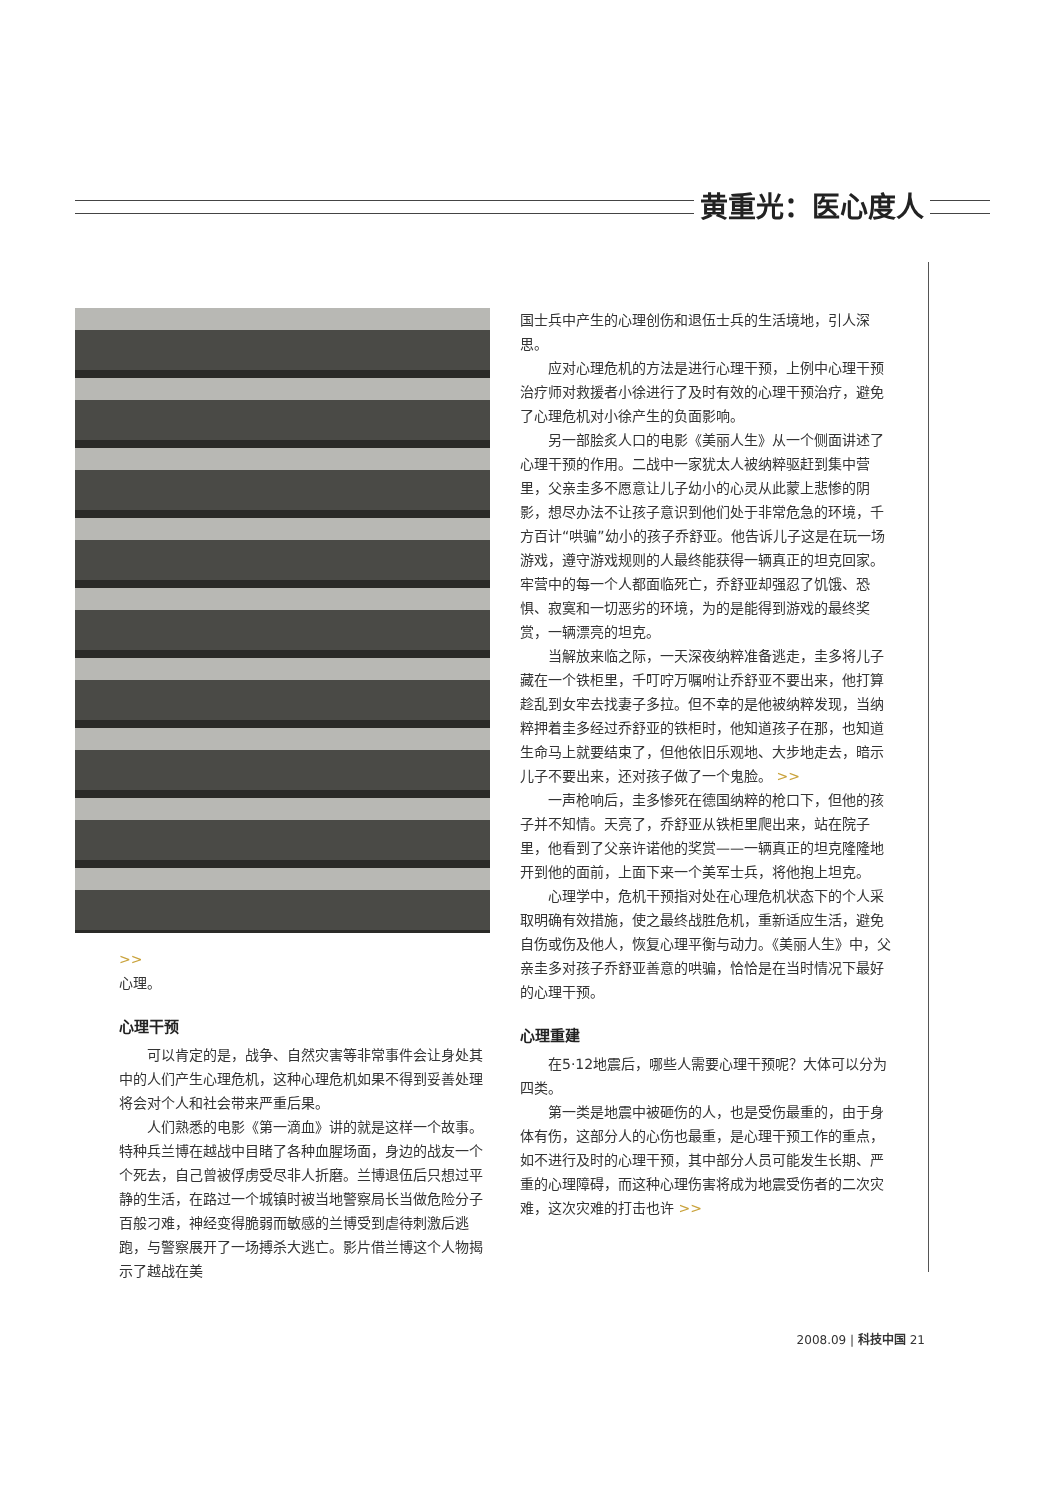黄重光：医心度人
>>
心理。
心理干预
可以肯定的是，战争、自然灾害等非常事件会让身处其中的人们产生心理危机，这种心理危机如果不得到妥善处理将会对个人和社会带来严重后果。
人们熟悉的电影《第一滴血》讲的就是这样一个故事。特种兵兰博在越战中目睹了各种血腥场面，身边的战友一个个死去，自己曾被俘虏受尽非人折磨。兰博退伍后只想过平静的生活，在路过一个城镇时被当地警察局长当做危险分子百般刁难，神经变得脆弱而敏感的兰博受到虐待刺激后逃跑，与警察展开了一场搏杀大逃亡。影片借兰博这个人物揭示了越战在美
国士兵中产生的心理创伤和退伍士兵的生活境地，引人深思。
应对心理危机的方法是进行心理干预，上例中心理干预治疗师对救援者小徐进行了及时有效的心理干预治疗，避免了心理危机对小徐产生的负面影响。
另一部脍炙人口的电影《美丽人生》从一个侧面讲述了心理干预的作用。二战中一家犹太人被纳粹驱赶到集中营里，父亲圭多不愿意让儿子幼小的心灵从此蒙上悲惨的阴影，想尽办法不让孩子意识到他们处于非常危急的环境，千方百计“哄骗”幼小的孩子乔舒亚。他告诉儿子这是在玩一场游戏，遵守游戏规则的人最终能获得一辆真正的坦克回家。牢营中的每一个人都面临死亡，乔舒亚却强忍了饥饿、恐惧、寂寞和一切恶劣的环境，为的是能得到游戏的最终奖赏，一辆漂亮的坦克。
当解放来临之际，一天深夜纳粹准备逃走，圭多将儿子藏在一个铁柜里，千叮咛万嘱咐让乔舒亚不要出来，他打算趁乱到女牢去找妻子多拉。但不幸的是他被纳粹发现，当纳粹押着圭多经过乔舒亚的铁柜时，他知道孩子在那，也知道生命马上就要结束了，但他依旧乐观地、大步地走去，暗示儿子不要出来，还对孩子做了一个鬼脸。 >>
一声枪响后，圭多惨死在德国纳粹的枪口下，但他的孩子并不知情。天亮了，乔舒亚从铁柜里爬出来，站在院子里，他看到了父亲许诺他的奖赏——一辆真正的坦克隆隆地开到他的面前，上面下来一个美军士兵，将他抱上坦克。
心理学中，危机干预指对处在心理危机状态下的个人采取明确有效措施，使之最终战胜危机，重新适应生活，避免自伤或伤及他人，恢复心理平衡与动力。《美丽人生》中，父亲圭多对孩子乔舒亚善意的哄骗，恰恰是在当时情况下最好的心理干预。
心理重建
在5·12地震后，哪些人需要心理干预呢？大体可以分为四类。
第一类是地震中被砸伤的人，也是受伤最重的，由于身体有伤，这部分人的心伤也最重，是心理干预工作的重点，如不进行及时的心理干预，其中部分人员可能发生长期、严重的心理障碍，而这种心理伤害将成为地震受伤者的二次灾难，这次灾难的打击也许 >>
2008.09 | 科技中国 21